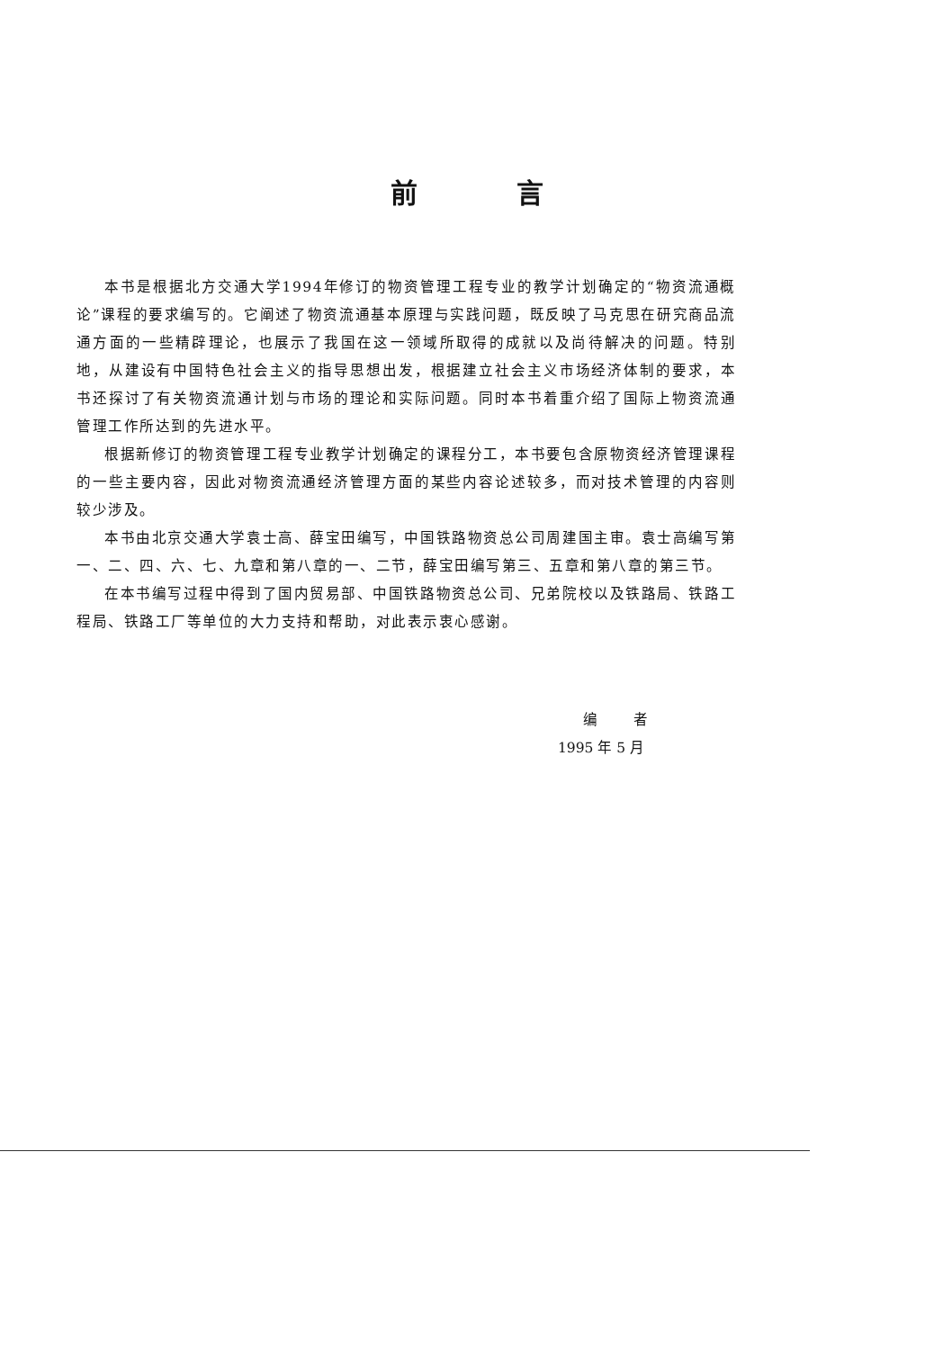前言
本书是根据北方交通大学1994年修订的物资管理工程专业的教学计划确定的“物资流通概论”课程的要求编写的。它阐述了物资流通基本原理与实践问题，既反映了马克思在研究商品流通方面的一些精辟理论，也展示了我国在这一领域所取得的成就以及尚待解决的问题。特别地，从建设有中国特色社会主义的指导思想出发，根据建立社会主义市场经济体制的要求，本书还探讨了有关物资流通计划与市场的理论和实际问题。同时本书着重介绍了国际上物资流通管理工作所达到的先进水平。
根据新修订的物资管理工程专业教学计划确定的课程分工，本书要包含原物资经济管理课程的一些主要内容，因此对物资流通经济管理方面的某些内容论述较多，而对技术管理的内容则较少涉及。
本书由北京交通大学袁士高、薛宝田编写，中国铁路物资总公司周建国主审。袁士高编写第一、二、四、六、七、九章和第八章的一、二节，薛宝田编写第三、五章和第八章的第三节。
在本书编写过程中得到了国内贸易部、中国铁路物资总公司、兄弟院校以及铁路局、铁路工程局、铁路工厂等单位的大力支持和帮助，对此表示衷心感谢。
编者
1995 年 5 月